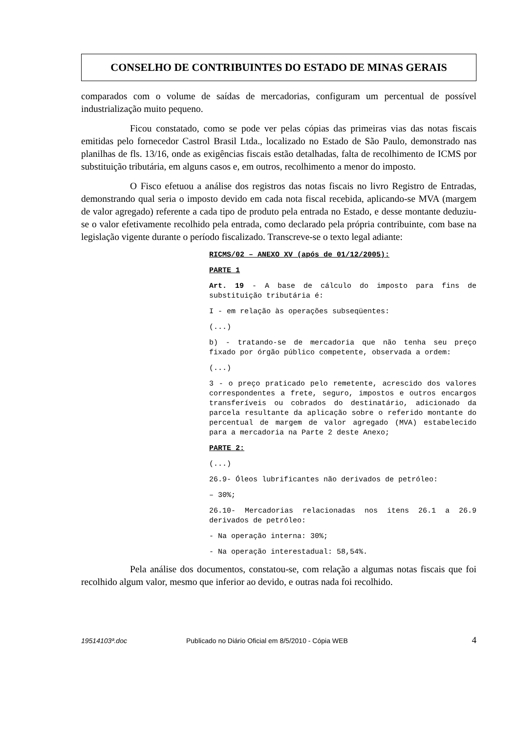CONSELHO DE CONTRIBUINTES DO ESTADO DE MINAS GERAIS
comparados com o volume de saídas de mercadorias, configuram um percentual de possível industrialização muito pequeno.
Ficou constatado, como se pode ver pelas cópias das primeiras vias das notas fiscais emitidas pelo fornecedor Castrol Brasil Ltda., localizado no Estado de São Paulo, demonstrado nas planilhas de fls. 13/16, onde as exigências fiscais estão detalhadas, falta de recolhimento de ICMS por substituição tributária, em alguns casos e, em outros, recolhimento a menor do imposto.
O Fisco efetuou a análise dos registros das notas fiscais no livro Registro de Entradas, demonstrando qual seria o imposto devido em cada nota fiscal recebida, aplicando-se MVA (margem de valor agregado) referente a cada tipo de produto pela entrada no Estado, e desse montante deduziu-se o valor efetivamente recolhido pela entrada, como declarado pela própria contribuinte, com base na legislação vigente durante o período fiscalizado. Transcreve-se o texto legal adiante:
RICMS/02 – ANEXO XV (após de 01/12/2005):
PARTE 1
Art. 19 - A base de cálculo do imposto para fins de substituição tributária é:
I - em relação às operações subseqüentes:
(...)
b) - tratando-se de mercadoria que não tenha seu preço fixado por órgão público competente, observada a ordem:
(...)
3 - o preço praticado pelo remetente, acrescido dos valores correspondentes a frete, seguro, impostos e outros encargos transferíveis ou cobrados do destinatário, adicionado da parcela resultante da aplicação sobre o referido montante do percentual de margem de valor agregado (MVA) estabelecido para a mercadoria na Parte 2 deste Anexo;
PARTE 2:
(...)
26.9- Óleos lubrificantes não derivados de petróleo:
– 30%;
26.10- Mercadorias relacionadas nos itens 26.1 a 26.9 derivados de petróleo:
- Na operação interna: 30%;
- Na operação interestadual: 58,54%.
Pela análise dos documentos, constatou-se, com relação a algumas notas fiscais que foi recolhido algum valor, mesmo que inferior ao devido, e outras nada foi recolhido.
19514103ª.doc Publicado no Diário Oficial em 8/5/2010 - Cópia WEB 4